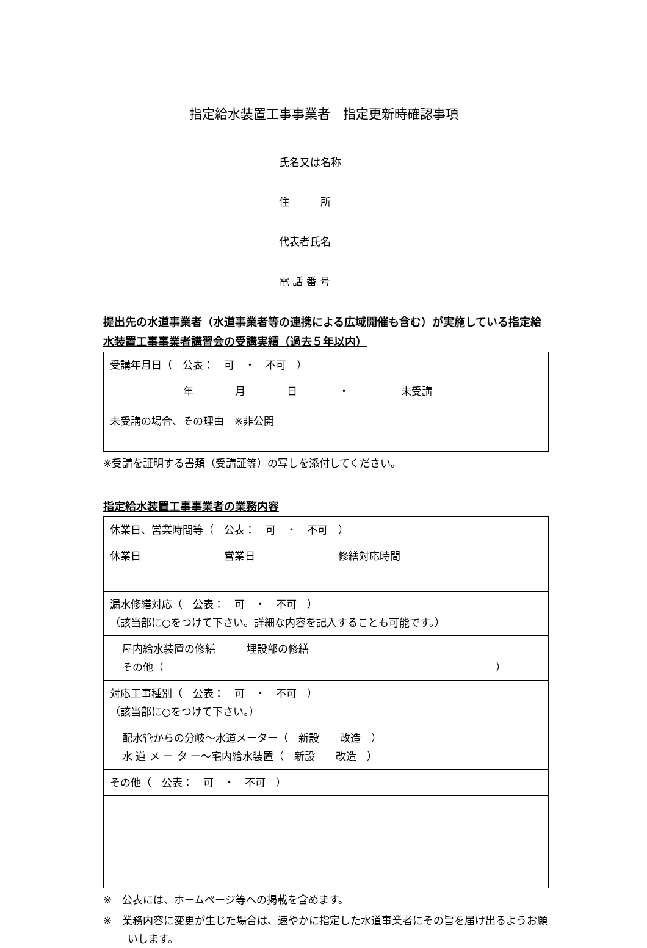指定給水装置工事事業者　指定更新時確認事項
氏名又は名称
住　　　所
代表者氏名
電 話 番 号
提出先の水道事業者（水道事業者等の連携による広域開催も含む）が実施している指定給水装置工事事業者講習会の受講実績（過去５年以内）
| 受講年月日（ 公表： 可 ・ 不可 ） |
| 年 月 日 ・ 未受講 |
| 未受講の場合、その理由 ※非公開 |
※受講を証明する書類（受講証等）の写しを添付してください。
指定給水装置工事事業者の業務内容
| 休業日、営業時間等（ 公表： 可 ・ 不可 ） |
| 休業日 営業日 修繕対応時間 |
| 漏水修繕対応（ 公表： 可 ・ 不可 ） （該当部に○をつけて下さい。詳細な内容を記入することも可能です。） |
| 屋内給水装置の修繕 埋設部の修繕 その他（ ） |
| 対応工事種別（ 公表： 可 ・ 不可 ） （該当部に○をつけて下さい。） |
| 配水管からの分岐～水道メーター（ 新設 改造 ） 水 道 メ ー タ ー～宅内給水装置（ 新設 改造 ） |
| その他（ 公表： 可 ・ 不可 ） |
※　公表には、ホームページ等への掲載を含めます。
※　業務内容に変更が生じた場合は、速やかに指定した水道事業者にその旨を届け出るようお願いします。